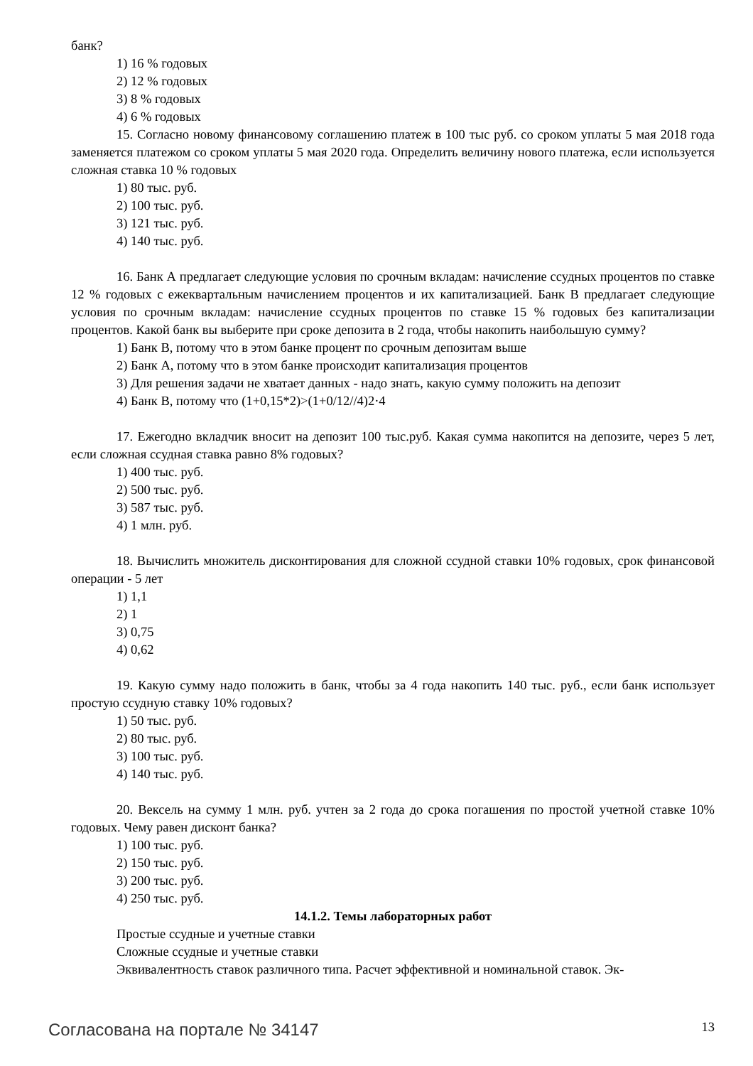банк?
1) 16 % годовых
2) 12 % годовых
3) 8 % годовых
4) 6 % годовых
15. Согласно новому финансовому соглашению платеж в 100 тыс руб. со сроком уплаты 5 мая 2018 года заменяется платежом со сроком уплаты 5 мая 2020 года. Определить величину нового платежа, если используется сложная ставка 10 % годовых
1) 80 тыс. руб.
2) 100 тыс. руб.
3) 121 тыс. руб.
4) 140 тыс. руб.
16. Банк А предлагает следующие условия по срочным вкладам: начисление ссудных процентов по ставке 12 % годовых с ежеквартальным начислением процентов и их капитализацией. Банк В предлагает следующие условия по срочным вкладам: начисление ссудных процентов по ставке 15 % годовых без капитализации процентов. Какой банк вы выберите при сроке депозита в 2 года, чтобы накопить наибольшую сумму?
1) Банк В, потому что в этом банке процент по срочным депозитам выше
2) Банк А, потому что в этом банке происходит капитализация процентов
3) Для решения задачи не хватает данных - надо знать, какую сумму положить на депозит
4) Банк В, потому что (1+0,15*2)>(1+0/12//4)2·4
17. Ежегодно вкладчик вносит на депозит 100 тыс.руб. Какая сумма накопится на депозите, через 5 лет, если сложная ссудная ставка равно 8% годовых?
1) 400 тыс. руб.
2) 500 тыс. руб.
3) 587 тыс. руб.
4) 1 млн. руб.
18. Вычислить множитель дисконтирования для сложной ссудной ставки 10% годовых, срок финансовой операции - 5 лет
1) 1,1
2) 1
3) 0,75
4) 0,62
19. Какую сумму надо положить в банк, чтобы за 4 года накопить 140 тыс. руб., если банк использует простую ссудную ставку 10% годовых?
1) 50 тыс. руб.
2) 80 тыс. руб.
3) 100 тыс. руб.
4) 140 тыс. руб.
20. Вексель на сумму 1 млн. руб. учтен за 2 года до срока погашения по простой учетной ставке 10% годовых. Чему равен дисконт банка?
1) 100 тыс. руб.
2) 150 тыс. руб.
3) 200 тыс. руб.
4) 250 тыс. руб.
14.1.2. Темы лабораторных работ
Простые ссудные и учетные ставки
Сложные ссудные и учетные ставки
Эквивалентность ставок различного типа. Расчет эффективной и номинальной ставок. Эк-
Согласована на портале № 34147 13